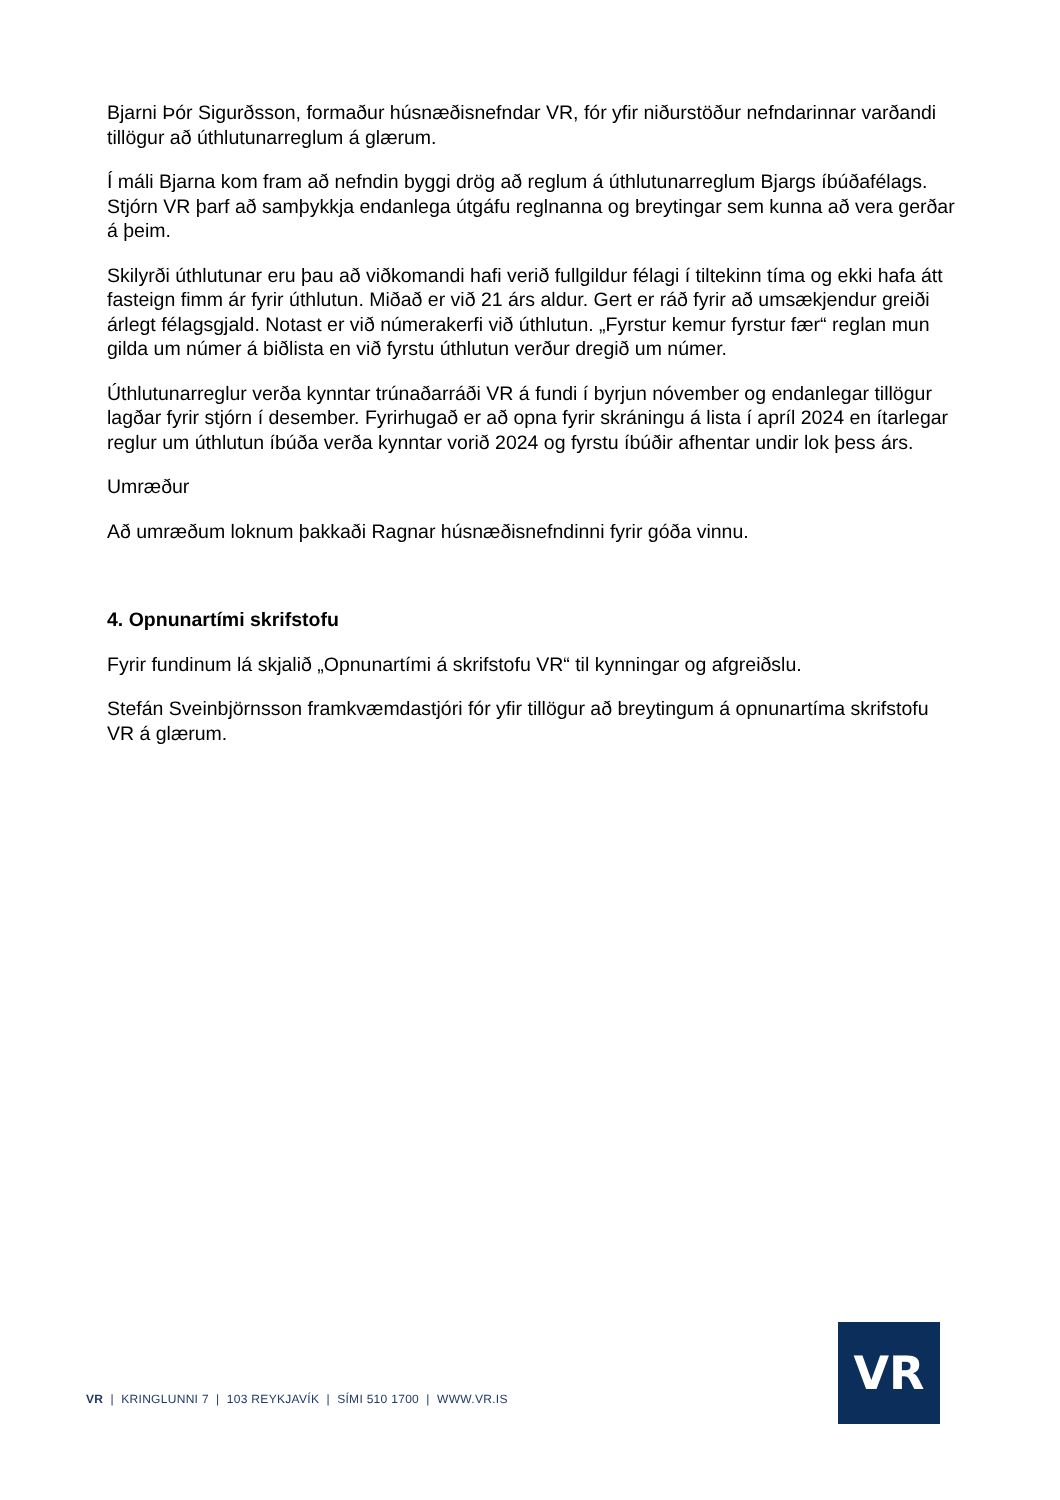Bjarni Þór Sigurðsson, formaður húsnæðisnefndar VR, fór yfir niðurstöður nefndarinnar varðandi tillögur að úthlutunarreglum á glærum.
Í máli Bjarna kom fram að nefndin byggi drög að reglum á úthlutunarreglum Bjargs íbúðafélags. Stjórn VR þarf að samþykkja endanlega útgáfu reglnanna og breytingar sem kunna að vera gerðar á þeim.
Skilyrði úthlutunar eru þau að viðkomandi hafi verið fullgildur félagi í tiltekinn tíma og ekki hafa átt fasteign fimm ár fyrir úthlutun. Miðað er við 21 árs aldur. Gert er ráð fyrir að umsækjendur greiði árlegt félagsgjald. Notast er við númerakerfi við úthlutun. „Fyrstur kemur fyrstur fær“ reglan mun gilda um númer á biðlista en við fyrstu úthlutun verður dregið um númer.
Úthlutunarreglur verða kynntar trúnaðarráði VR á fundi í byrjun nóvember og endanlegar tillögur lagðar fyrir stjórn í desember. Fyrirhugað er að opna fyrir skráningu á lista í apríl 2024 en ítarlegar reglur um úthlutun íbúða verða kynntar vorið 2024 og fyrstu íbúðir afhentar undir lok þess árs.
Umræður
Að umræðum loknum þakkaði Ragnar húsnæðisnefndinni fyrir góða vinnu.
4. Opnunartími skrifstofu
Fyrir fundinum lá skjalið „Opnunartími á skrifstofu VR“ til kynningar og afgreiðslu.
Stefán Sveinbjörnsson framkvæmdastjóri fór yfir tillögur að breytingum á opnunartíma skrifstofu VR á glærum.
VR | KRINGLUNNI 7 | 103 REYKJAVÍK | SÍMI 510 1700 | WWW.VR.IS
VR